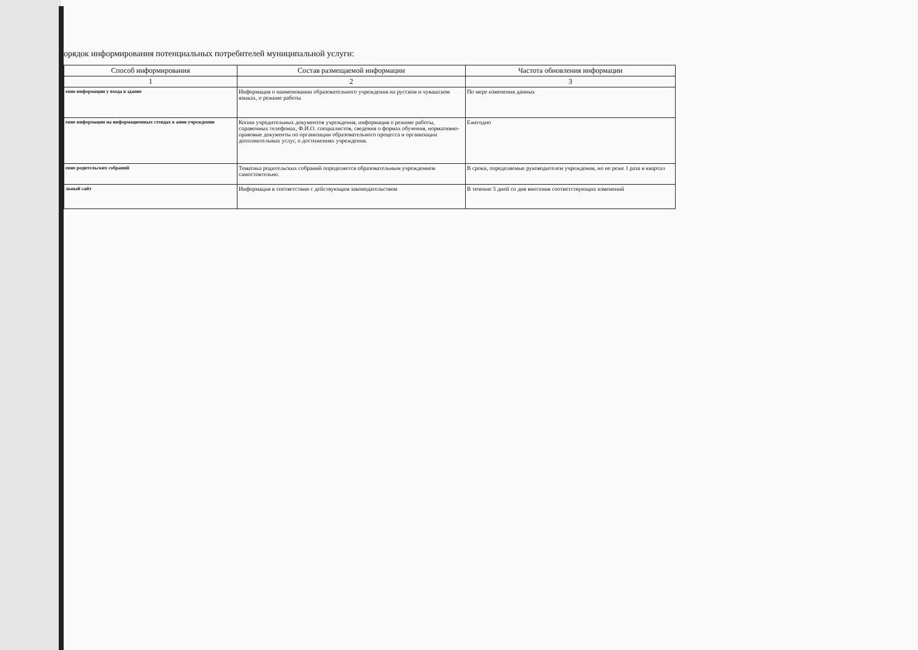орядок информирования потенциальных потребителей муниципальной услуги:
| Способ информирования | Состав размещаемой информации | Частота обновления информации |
| --- | --- | --- |
| 1 | 2 | 3 |
| ение информации у входа в здание | Информация о наименовании образовательного учреждения на русском и чувашском языках, о режиме работы | По мере изменения данных |
| ение информации на информационных стендах в ания учреждения | Копии учредительных документов учреждения, информация о режиме работы, справочных телефонах, Ф.И.О. специалистов, сведения о формах обучения, нормативно-правовые документы по организации образовательного процесса и организации дополнительных услуг, о достижениях учреждения. | Ежегодно |
| ение родительских собраний | Тематика родительских собраний определяется образовательным учреждением самостоятельно. | В сроки, определяемые руководителем учреждения, но не реже 1 раза в квартал |
| льный сайт | Информация в соответствии с действующим законодательством | В течение 5 дней со дня внесения соответствующих изменений |